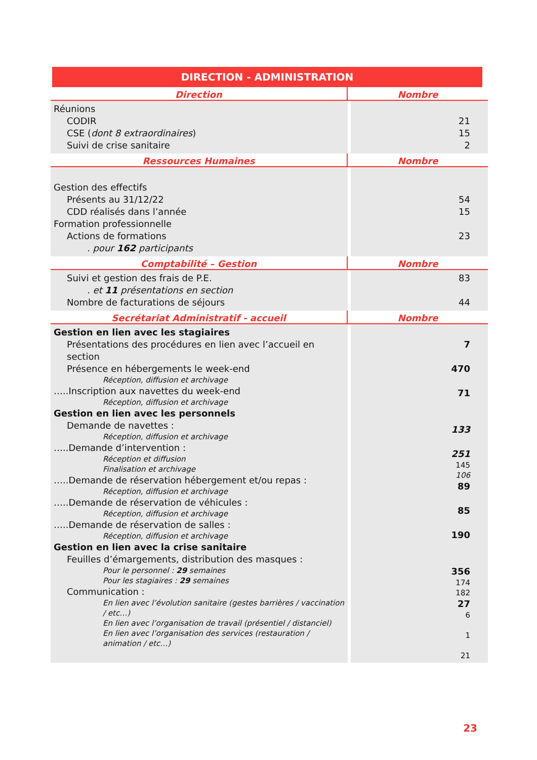DIRECTION - ADMINISTRATION
| Direction | Nombre |
| --- | --- |
| Réunions CODIR CSE ( dont 8 extraordinaires ) Suivi de crise sanitaire | 21 15 2 |
| Ressources Humaines | Nombre |
| Gestion des effectifs Présents au 31/12/22 CDD réalisés dans l’année Formation professionnelle Actions de formations . pour 162 participants | 54 15 23 |
| Comptabilité – Gestion | Nombre |
| Suivi et gestion des frais de P.E. . et 11 présentations en section Nombre de facturations de séjours | 83 44 |
| Secrétariat Administratif - accueil | Nombre |
| Gestion en lien avec les stagiaires Présentations des procédures en lien avec l’accueil en section Présence en hébergements le week-end Réception, diffusion et archivage …..Inscription aux navettes du week-end Réception, diffusion et archivage Gestion en lien avec les personnels Demande de navettes : Réception, diffusion et archivage …..Demande d’intervention : Réception et diffusion Finalisation et archivage …..Demande de réservation hébergement et/ou repas : Réception, diffusion et archivage …..Demande de réservation de véhicules : Réception, diffusion et archivage …..Demande de réservation de salles : Réception, diffusion et archivage Gestion en lien avec la crise sanitaire Feuilles d’émargements, distribution des masques : Pour le personnel : 29 semaines Pour les stagiaires : 29 semaines Communication : En lien avec l’évolution sanitaire (gestes barrières / vaccination / etc…) En lien avec l’organisation de travail (présentiel / distanciel) En lien avec l’organisation des services (restauration / animation / etc…) | 7 470 71 133 251 145 106 89 85 190 356 174 182 27 6 1 21 |
23